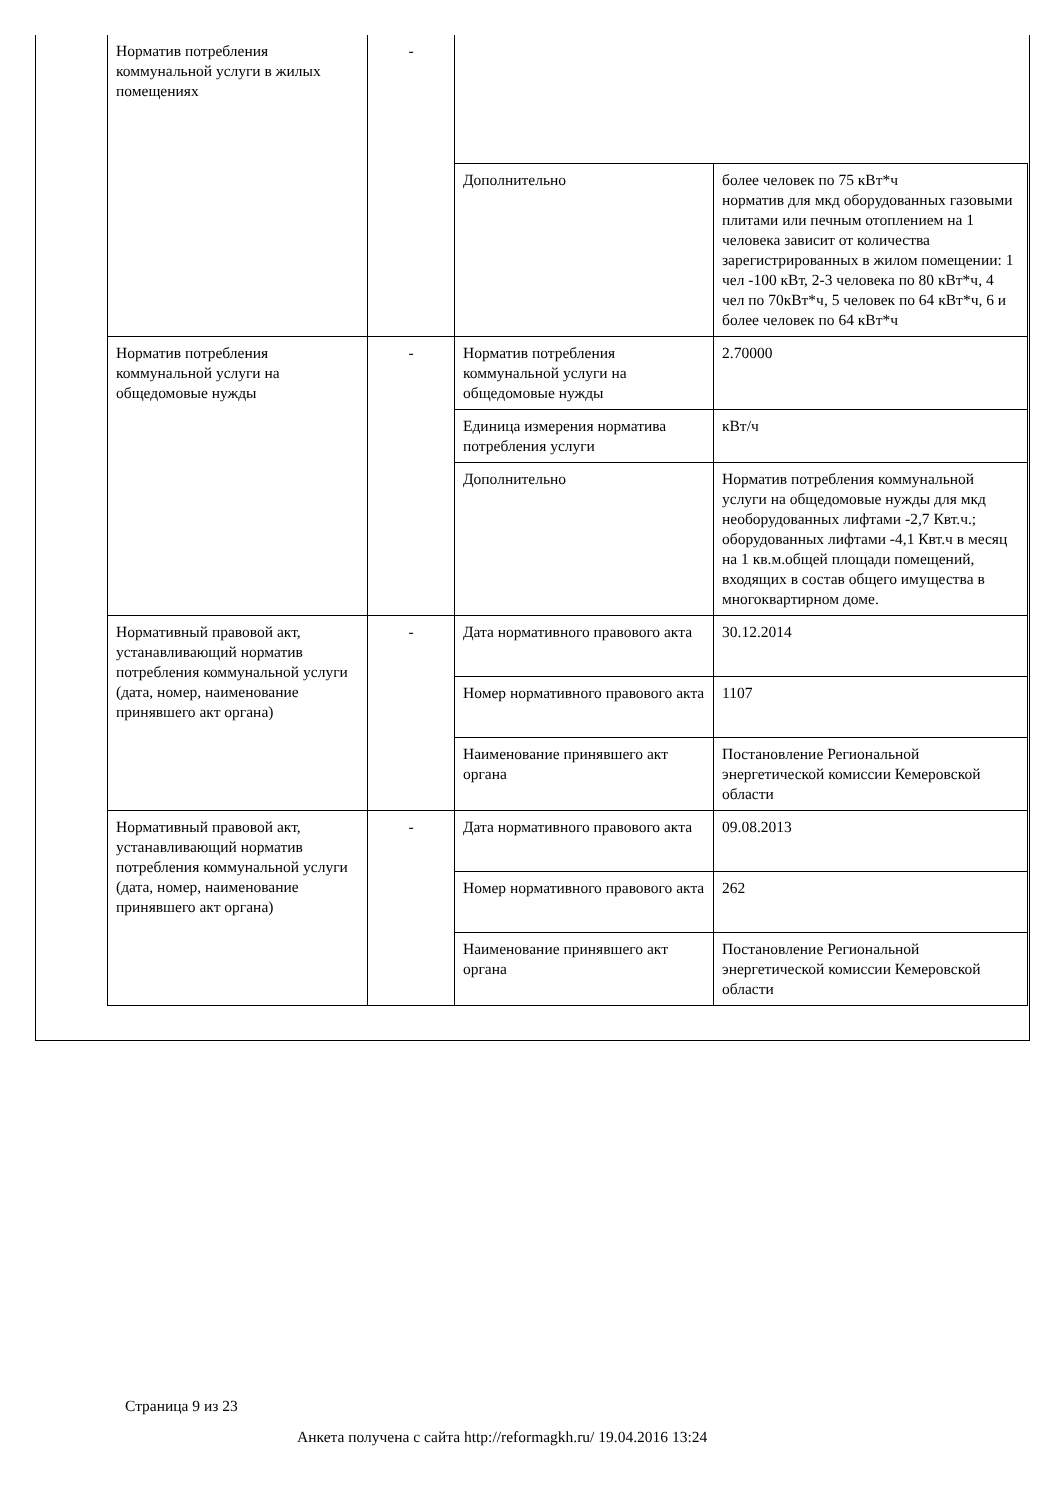| Норматив потребления коммунальной услуги в жилых помещениях | - | | |
| | | Дополнительно | более человек по 75 кВт*ч норматив для мкд оборудованных газовыми плитами или печным отоплением на 1 человека зависит от количества зарегистрированных в жилом помещении: 1 чел -100 кВт, 2-3 человека по 80 кВт*ч, 4 чел по 70кВт*ч, 5 человек по 64 кВт*ч, 6 и более человек по 64 кВт*ч |
| Норматив потребления коммунальной услуги на общедомовые нужды | - | Норматив потребления коммунальной услуги на общедомовые нужды | 2.70000 |
| | | Единица измерения норматива потребления услуги | кВт/ч |
| | | Дополнительно | Норматив потребления коммунальной услуги на общедомовые нужды для мкд необорудованных лифтами -2,7 Квт.ч.; оборудованных лифтами -4,1 Квт.ч в месяц на 1 кв.м.общей площади помещений, входящих в состав общего имущества в многоквартирном доме. |
| Нормативный правовой акт, устанавливающий норматив потребления коммунальной услуги (дата, номер, наименование принявшего акт органа) | - | Дата нормативного правового акта | 30.12.2014 |
| | | Номер нормативного правового акта | 1107 |
| | | Наименование принявшего акт органа | Постановление Региональной энергетической комиссии Кемеровской области |
| Нормативный правовой акт, устанавливающий норматив потребления коммунальной услуги (дата, номер, наименование принявшего акт органа) | - | Дата нормативного правового акта | 09.08.2013 |
| | | Номер нормативного правового акта | 262 |
| | | Наименование принявшего акт органа | Постановление Региональной энергетической комиссии Кемеровской области |
Страница 9 из 23
Анкета получена с сайта http://reformagkh.ru/ 19.04.2016 13:24